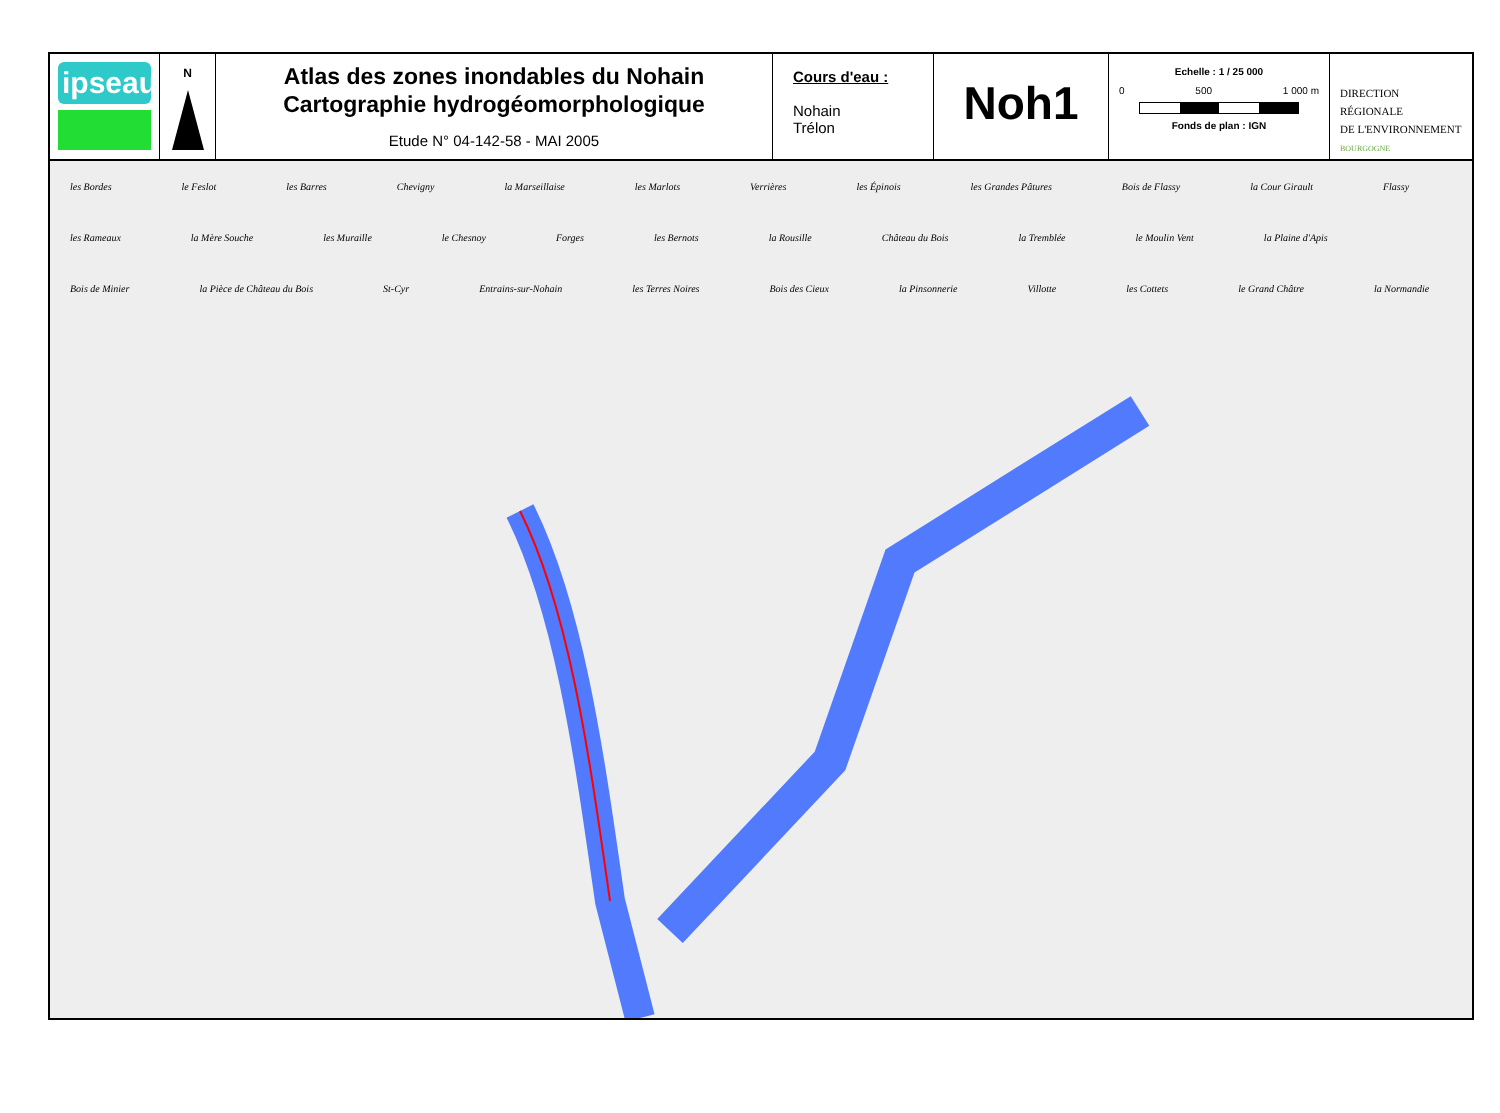ipseau
N
Atlas des zones inondables du Nohain
Cartographie hydrogéomorphologique
Etude N° 04-142-58 - MAI 2005
Cours d'eau :
Nohain
Trélon
Noh1
Echelle : 1 / 25 000
0 500 1 000 m
Fonds de plan : IGN
DIRECTION
RÉGIONALE
DE L'ENVIRONNEMENT
BOURGOGNE
les Bordes le Feslot les Barres Chevigny la Marseillaise les Marlots Verrières les Épinois les Grandes Pâtures Bois de Flassy la Cour Girault Flassy les Rameaux la Mère Souche les Muraille le Chesnoy Forges les Bernots la Rousille Château du Bois la Tremblée le Moulin Vent la Plaine d'Apis Bois de Minier la Pièce de Château du Bois St-Cyr Entrains-sur-Nohain les Terres Noires Bois des Cieux la Pinsonnerie Villotte les Cottets le Grand Châtre la Normandie